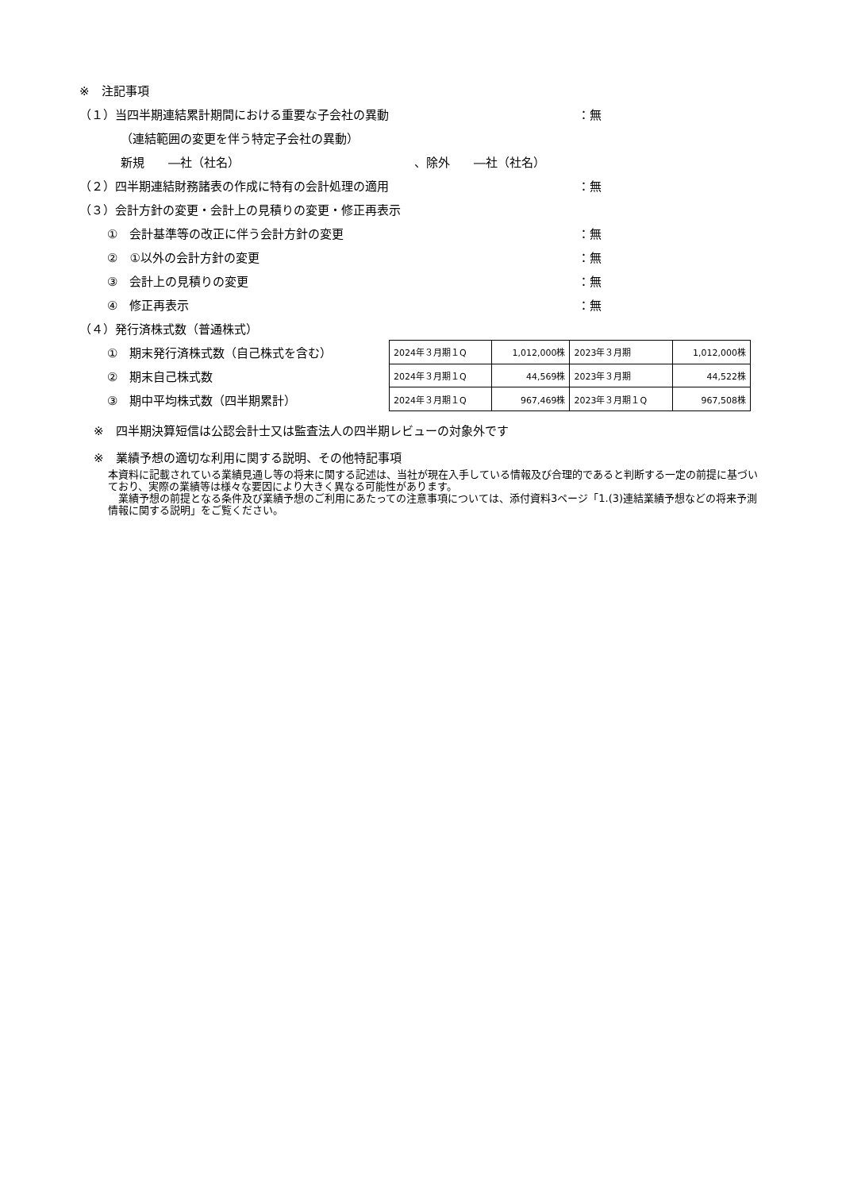※　注記事項
（１）当四半期連結累計期間における重要な子会社の異動 ：無
（連結範囲の変更を伴う特定子会社の異動）
新規　　―社（社名） 、除外　　―社（社名）
（２）四半期連結財務諸表の作成に特有の会計処理の適用 ：無
（３）会計方針の変更・会計上の見積りの変更・修正再表示
①　会計基準等の改正に伴う会計方針の変更 ：無
②　①以外の会計方針の変更 ：無
③　会計上の見積りの変更 ：無
④　修正再表示 ：無
（４）発行済株式数（普通株式）
①　期末発行済株式数（自己株式を含む）
②　期末自己株式数
③　期中平均株式数（四半期累計）
| 2024年３月期１Q | 1,012,000株 | 2023年３月期 | 1,012,000株 |
| 2024年３月期１Q | 44,569株 | 2023年３月期 | 44,522株 |
| 2024年３月期１Q | 967,469株 | 2023年３月期１Q | 967,508株 |
※　四半期決算短信は公認会計士又は監査法人の四半期レビューの対象外です
※　業績予想の適切な利用に関する説明、その他特記事項
本資料に記載されている業績見通し等の将来に関する記述は、当社が現在入手している情報及び合理的であると判断する一定の前提に基づいており、実際の業績等は様々な要因により大きく異なる可能性があります。
　業績予想の前提となる条件及び業績予想のご利用にあたっての注意事項については、添付資料3ページ「1.(3)連結業績予想などの将来予測情報に関する説明」をご覧ください。